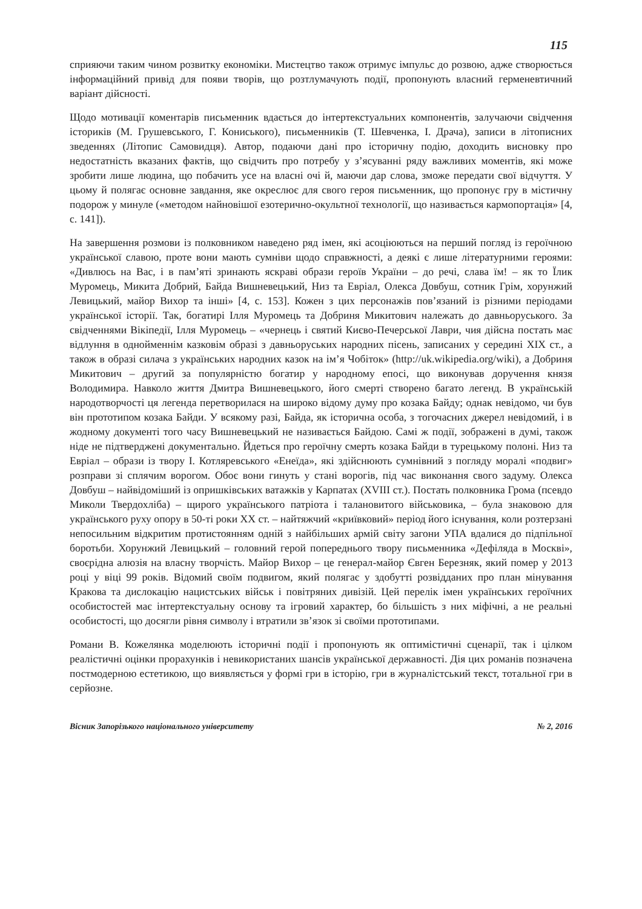115
сприяючи таким чином розвитку економіки. Мистецтво також отримує імпульс до розвою, адже створюється інформаційний привід для появи творів, що розтлумачують події, пропонують власний герменевтичний варіант дійсності.
Щодо мотивації коментарів письменник вдається до інтертекстуальних компонентів, залучаючи свідчення істориків (М. Грушевського, Г. Кониського), письменників (Т. Шевченка, І. Драча), записи в літописних зведеннях (Літопис Самовидця). Автор, подаючи дані про історичну подію, доходить висновку про недостатність вказаних фактів, що свідчить про потребу у з’ясуванні ряду важливих моментів, які може зробити лише людина, що побачить усе на власні очі й, маючи дар слова, зможе передати свої відчуття. У цьому й полягає основне завдання, яке окреслює для свого героя письменник, що пропонує гру в містичну подорож у минуле («методом найновішої езотерично-окультної технології, що називається кармопортація» [4, с. 141]).
На завершення розмови із полковником наведено ряд імен, які асоціюються на перший погляд із героїчною української славою, проте вони мають сумніви щодо справжності, а деякі є лише літературними героями: «Дивлюсь на Вас, і в пам’яті зринають яскраві образи героїв України – до речі, слава їм! – як то Їлик Муромець, Микита Добрий, Байда Вишневецький, Низ та Евріал, Олекса Довбуш, сотник Грім, хорунжий Левицький, майор Вихор та інші» [4, с. 153]. Кожен з цих персонажів пов’язаний із різними періодами української історії. Так, богатирі Ілля Муромець та Добриня Микитович належать до давньоруського. За свідченнями Вікіпедії, Ілля Муромець – «чернець і святий Києво-Печерської Лаври, чия дійсна постать має відлуння в однойменнім казковім образі з давньоруських народних пісень, записаних у середині XIX ст., а також в образі силача з українських народних казок на ім’я Чобіток» (http://uk.wikipedia.org/wiki), а Добриня Микитович – другий за популярністю богатир у народному епосі, що виконував доручення князя Володимира. Навколо життя Дмитра Вишневецького, його смерті створено багато легенд. В українській народотворчості ця легенда перетворилася на широко відому думу про козака Байду; однак невідомо, чи був він прототипом козака Байди. У всякому разі, Байда, як історична особа, з тогочасних джерел невідомий, і в жодному документі того часу Вишневецький не називається Байдою. Самі ж події, зображені в думі, також ніде не підтверджені документально. Йдеться про героїчну смерть козака Байди в турецькому полоні. Низ та Евріал – образи із твору І. Котляревського «Енеїда», які здійснюють сумнівний з погляду моралі «подвиг» розправи зі сплячим ворогом. Обоє вони гинуть у стані ворогів, під час виконання свого задуму. Олекса Довбуш – найвідоміший із опришківських ватажків у Карпатах (XVIII ст.). Постать полковника Грома (псевдо Миколи Твердохліба) – щирого українського патріота і талановитого військовика, – була знаковою для українського руху опору в 50-ті роки XX ст. – найтяжчий «криївковий» період його існування, коли розтерзані непосильним відкритим протистоянням одній з найбільших армій світу загони УПА вдалися до підпільної боротьби. Хорунжий Левицький – головний герой попереднього твору письменника «Дефіляда в Москві», своєрідна алюзія на власну творчість. Майор Вихор – це генерал-майор Євген Березняк, який помер у 2013 році у віці 99 років. Відомий своїм подвигом, який полягає у здобутті розвідданих про план мінування Кракова та дислокацію нацистських військ і повітряних дивізій. Цей перелік імен українських героїчних особистостей має інтертекстуальну основу та ігровий характер, бо більшість з них міфічні, а не реальні особистості, що досягли рівня символу і втратили зв’язок зі своїми прототипами.
Романи В. Кожелянка моделюють історичні події і пропонують як оптимістичні сценарії, так і цілком реалістичні оцінки прорахунків і невикористаних шансів української державності. Дія цих романів позначена постмодерною естетикою, що виявляється у формі гри в історію, гри в журналістський текст, тотальної гри в серйозне.
Вісник Запорізького національного університету № 2, 2016